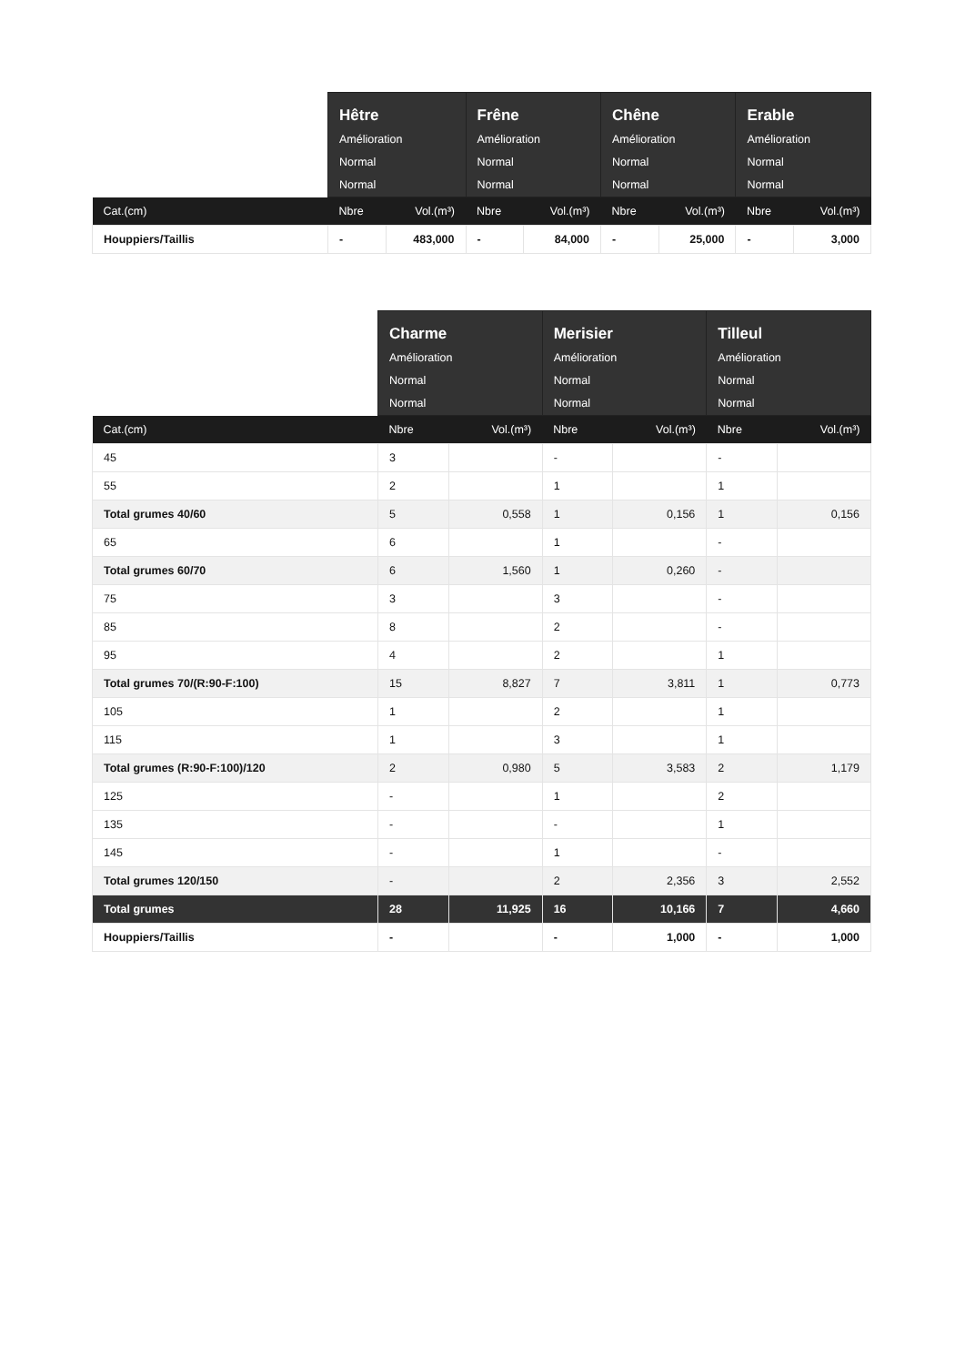| | Hêtre Amélioration Normal Normal | | Frêne Amélioration Normal Normal | | Chêne Amélioration Normal Normal | | Erable Amélioration Normal Normal | |
| --- | --- | --- | --- | --- | --- | --- | --- | --- |
| Cat.(cm) | Nbre | Vol.(m³) | Nbre | Vol.(m³) | Nbre | Vol.(m³) | Nbre | Vol.(m³) |
| Houppiers/Taillis | - | 483,000 | - | 84,000 | - | 25,000 | - | 3,000 |
| | Charme Amélioration Normal Normal | | Merisier Amélioration Normal Normal | | Tilleul Amélioration Normal Normal | |
| --- | --- | --- | --- | --- | --- | --- |
| Cat.(cm) | Nbre | Vol.(m³) | Nbre | Vol.(m³) | Nbre | Vol.(m³) |
| 45 | 3 | | - | | - | |
| 55 | 2 | | 1 | | 1 | |
| Total grumes 40/60 | 5 | 0,558 | 1 | 0,156 | 1 | 0,156 |
| 65 | 6 | | 1 | | - | |
| Total grumes 60/70 | 6 | 1,560 | 1 | 0,260 | - | |
| 75 | 3 | | 3 | | - | |
| 85 | 8 | | 2 | | - | |
| 95 | 4 | | 2 | | 1 | |
| Total grumes 70/(R:90-F:100) | 15 | 8,827 | 7 | 3,811 | 1 | 0,773 |
| 105 | 1 | | 2 | | 1 | |
| 115 | 1 | | 3 | | 1 | |
| Total grumes (R:90-F:100)/120 | 2 | 0,980 | 5 | 3,583 | 2 | 1,179 |
| 125 | - | | 1 | | 2 | |
| 135 | - | | - | | 1 | |
| 145 | - | | 1 | | - | |
| Total grumes 120/150 | - | | 2 | 2,356 | 3 | 2,552 |
| Total grumes | 28 | 11,925 | 16 | 10,166 | 7 | 4,660 |
| Houppiers/Taillis | - | | - | 1,000 | - | 1,000 |